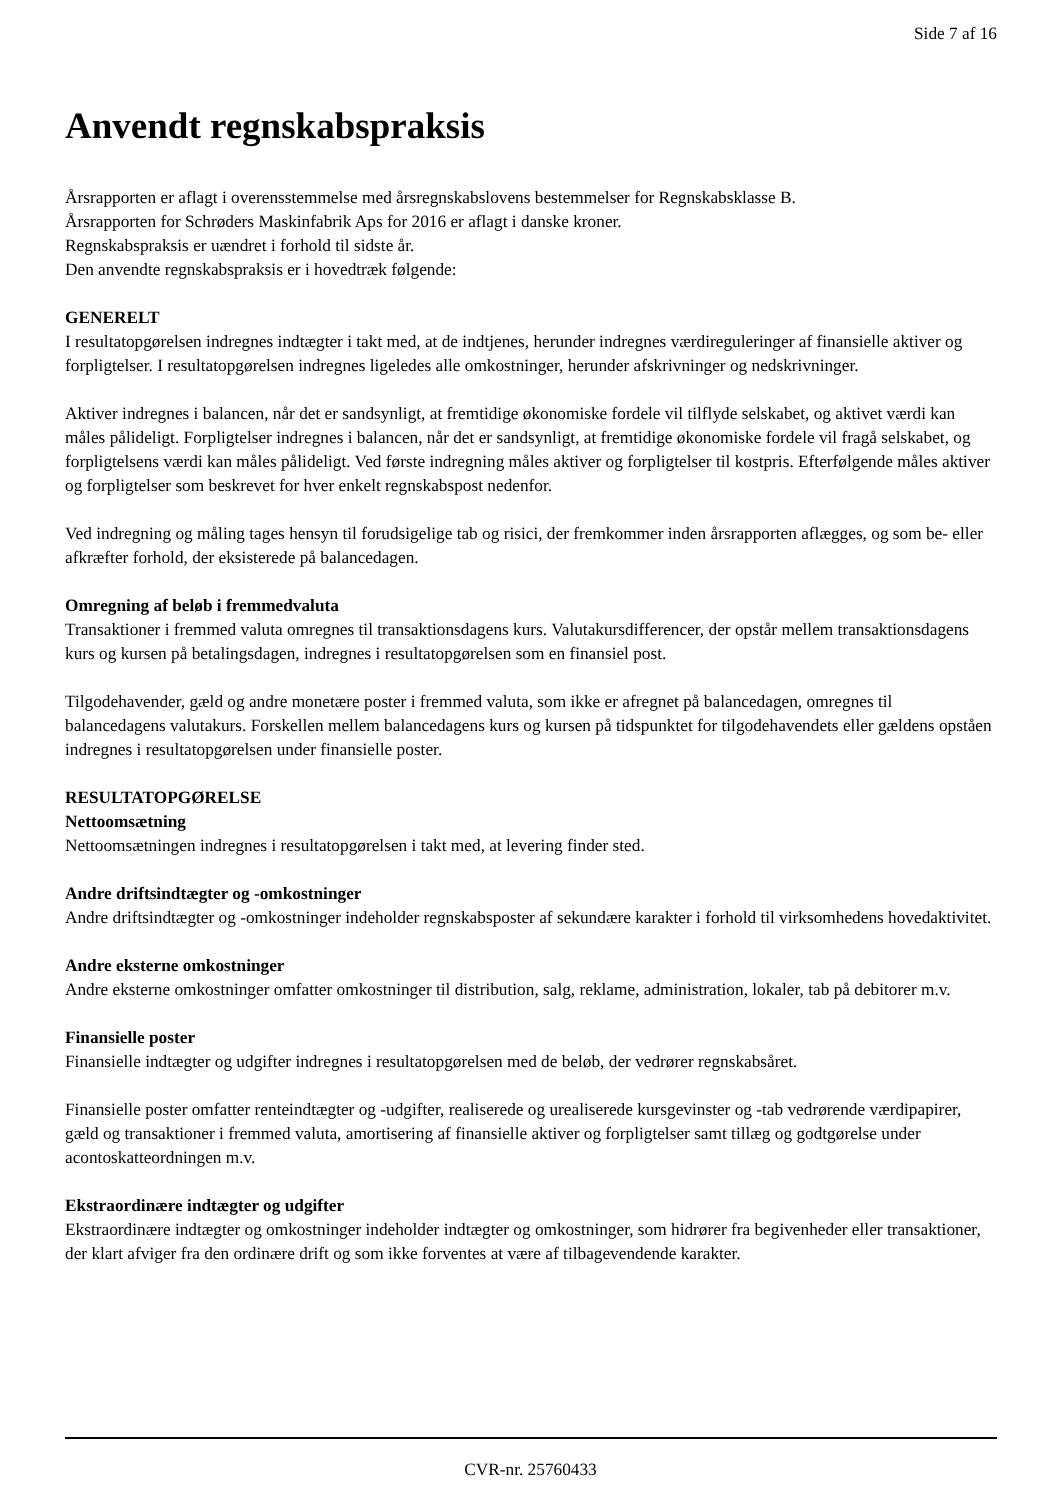Side 7 af 16
Anvendt regnskabspraksis
Årsrapporten er aflagt i overensstemmelse med årsregnskabslovens bestemmelser for Regnskabsklasse B.
Årsrapporten for Schrøders Maskinfabrik Aps for 2016 er aflagt i danske kroner.
Regnskabspraksis er uændret i forhold til sidste år.
Den anvendte regnskabspraksis er i hovedtræk følgende:
GENERELT
I resultatopgørelsen indregnes indtægter i takt med, at de indtjenes, herunder indregnes værdireguleringer af finansielle aktiver og forpligtelser. I resultatopgørelsen indregnes ligeledes alle omkostninger, herunder afskrivninger og nedskrivninger.
Aktiver indregnes i balancen, når det er sandsynligt, at fremtidige økonomiske fordele vil tilflyde selskabet, og aktivet værdi kan måles pålideligt. Forpligtelser indregnes i balancen, når det er sandsynligt, at fremtidige økonomiske fordele vil fragå selskabet, og forpligtelsens værdi kan måles pålideligt. Ved første indregning måles aktiver og forpligtelser til kostpris. Efterfølgende måles aktiver og forpligtelser som beskrevet for hver enkelt regnskabspost nedenfor.
Ved indregning og måling tages hensyn til forudsigelige tab og risici, der fremkommer inden årsrapporten aflægges, og som be- eller afkræfter forhold, der eksisterede på balancedagen.
Omregning af beløb i fremmedvaluta
Transaktioner i fremmed valuta omregnes til transaktionsdagens kurs. Valutakursdifferencer, der opstår mellem transaktionsdagens kurs og kursen på betalingsdagen, indregnes i resultatopgørelsen som en finansiel post.
Tilgodehavender, gæld og andre monetære poster i fremmed valuta, som ikke er afregnet på balancedagen, omregnes til balancedagens valutakurs. Forskellen mellem balancedagens kurs og kursen på tidspunktet for tilgodehavendets eller gældens opståen indregnes i resultatopgørelsen under finansielle poster.
RESULTATOPGØRELSE
Nettoomsætning
Nettoomsætningen indregnes i resultatopgørelsen i takt med, at levering finder sted.
Andre driftsindtægter og -omkostninger
Andre driftsindtægter og -omkostninger indeholder regnskabsposter af sekundære karakter i forhold til virksomhedens hovedaktivitet.
Andre eksterne omkostninger
Andre eksterne omkostninger omfatter omkostninger til distribution, salg, reklame, administration, lokaler, tab på debitorer m.v.
Finansielle poster
Finansielle indtægter og udgifter indregnes i resultatopgørelsen med de beløb, der vedrører regnskabsåret.
Finansielle poster omfatter renteindtægter og -udgifter, realiserede og urealiserede kursgevinster og -tab vedrørende værdipapirer, gæld og transaktioner i fremmed valuta, amortisering af finansielle aktiver og forpligtelser samt tillæg og godtgørelse under acontoskatteordningen m.v.
Ekstraordinære indtægter og udgifter
Ekstraordinære indtægter og omkostninger indeholder indtægter og omkostninger, som hidrører fra begivenheder eller transaktioner, der klart afviger fra den ordinære drift og som ikke forventes at være af tilbagevendende karakter.
CVR-nr. 25760433